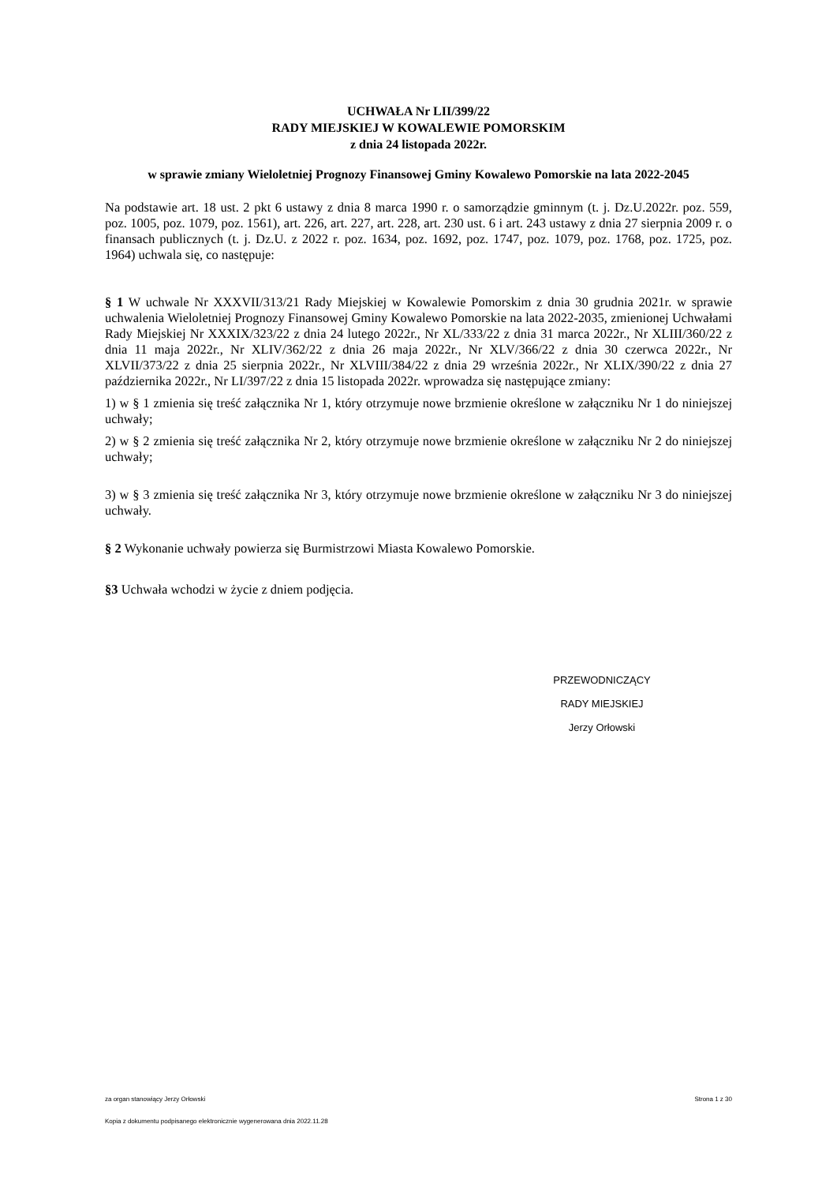UCHWAŁA Nr LII/399/22
RADY MIEJSKIEJ W KOWALEWIE POMORSKIM
z dnia 24 listopada 2022r.
w sprawie zmiany Wieloletniej Prognozy Finansowej Gminy Kowalewo Pomorskie na lata 2022-2045
Na podstawie art. 18 ust. 2 pkt 6 ustawy z dnia 8 marca 1990 r. o samorządzie gminnym (t. j. Dz.U.2022r. poz. 559, poz. 1005, poz. 1079, poz. 1561), art. 226, art. 227, art. 228, art. 230 ust. 6 i art. 243 ustawy z dnia 27 sierpnia 2009 r. o finansach publicznych (t. j. Dz.U. z 2022 r. poz. 1634, poz. 1692, poz. 1747, poz. 1079, poz. 1768, poz. 1725, poz. 1964) uchwala się, co następuje:
§ 1 W uchwale Nr XXXVII/313/21 Rady Miejskiej w Kowalewie Pomorskim z dnia 30 grudnia 2021r. w sprawie uchwalenia Wieloletniej Prognozy Finansowej Gminy Kowalewo Pomorskie na lata 2022-2035, zmienionej Uchwałami Rady Miejskiej Nr XXXIX/323/22 z dnia 24 lutego 2022r., Nr XL/333/22 z dnia 31 marca 2022r., Nr XLIII/360/22 z dnia 11 maja 2022r., Nr XLIV/362/22 z dnia 26 maja 2022r., Nr XLV/366/22 z dnia 30 czerwca 2022r., Nr XLVII/373/22 z dnia 25 sierpnia 2022r., Nr XLVIII/384/22 z dnia 29 września 2022r., Nr XLIX/390/22 z dnia 27 października 2022r., Nr LI/397/22 z dnia 15 listopada 2022r. wprowadza się następujące zmiany:
1) w § 1 zmienia się treść załącznika Nr 1, który otrzymuje nowe brzmienie określone w załączniku Nr 1 do niniejszej uchwały;
2) w § 2 zmienia się treść załącznika Nr 2, który otrzymuje nowe brzmienie określone w załączniku Nr 2 do niniejszej uchwały;
3) w § 3 zmienia się treść załącznika Nr 3, który otrzymuje nowe brzmienie określone w załączniku Nr 3 do niniejszej uchwały.
§ 2 Wykonanie uchwały powierza się Burmistrzowi Miasta Kowalewo Pomorskie.
§3 Uchwała wchodzi w życie z dniem podjęcia.
PRZEWODNICZĄCY
RADY MIEJSKIEJ
Jerzy Orłowski
za organ stanowiący Jerzy Orłowski Strona 1 z 30
Kopia z dokumentu podpisanego elektronicznie wygenerowana dnia 2022.11.28